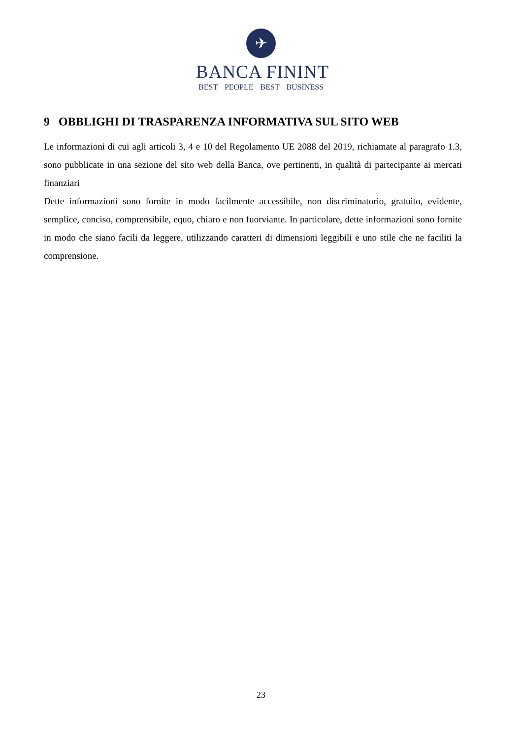✈
BANCA FININT
BEST PEOPLE BEST BUSINESS
9 OBBLIGHI DI TRASPARENZA INFORMATIVA SUL SITO WEB
Le informazioni di cui agli articoli 3, 4 e 10 del Regolamento UE 2088 del 2019, richiamate al paragrafo 1.3, sono pubblicate in una sezione del sito web della Banca, ove pertinenti, in qualità di partecipante ai mercati finanziari
Dette informazioni sono fornite in modo facilmente accessibile, non discriminatorio, gratuito, evidente, semplice, conciso, comprensibile, equo, chiaro e non fuorviante. In particolare, dette informazioni sono fornite in modo che siano facili da leggere, utilizzando caratteri di dimensioni leggibili e uno stile che ne faciliti la comprensione.
23